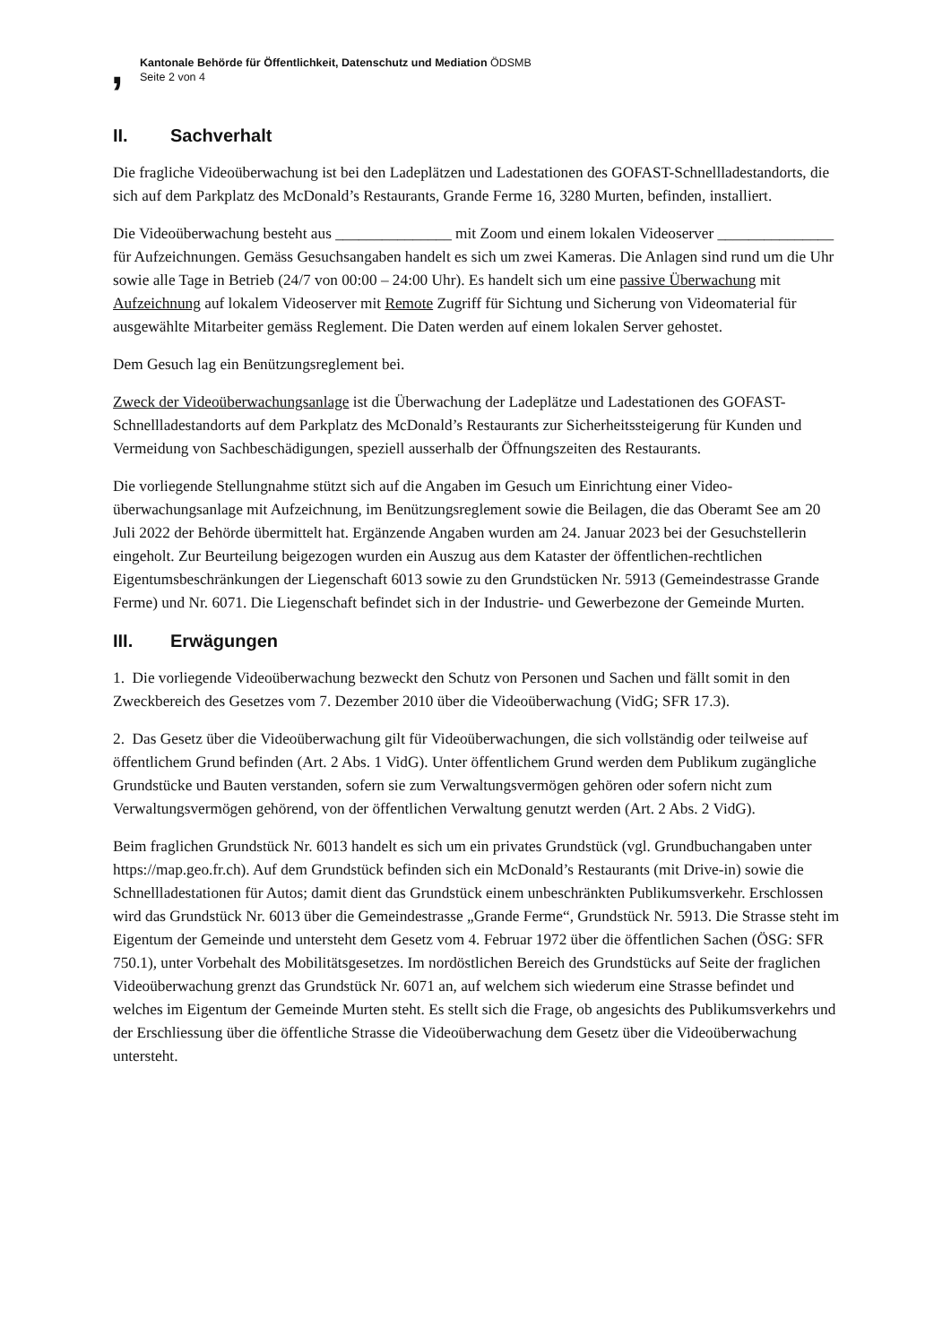,
Kantonale Behörde für Öffentlichkeit, Datenschutz und Mediation ÖDSMB
Seite 2 von 4
II. Sachverhalt
Die fragliche Videoüberwachung ist bei den Ladeplätzen und Ladestationen des GOFAST-Schnellla­destandorts, die sich auf dem Parkplatz des McDonald’s Restaurants, Grande Ferme 16, 3280 Murten, befinden, installiert.
Die Videoüberwachung besteht aus _______________ mit Zoom und einem lokalen Videoserver _______________ für Aufzeichnungen. Gemäss Gesuchsangaben handelt es sich um zwei Kameras. Die Anlagen sind rund um die Uhr sowie alle Tage in Betrieb (24/7 von 00:00 – 24:00 Uhr). Es handelt sich um eine passive Überwachung mit Aufzeichnung auf lokalem Videoserver mit Remote Zugriff für Sichtung und Sicherung von Videomaterial für ausgewählte Mitarbeiter gemäss Reglement. Die Daten werden auf einem lokalen Server gehostet.
Dem Gesuch lag ein Benützungsreglement bei.
Zweck der Videoüberwachungsanlage ist die Überwachung der Ladeplätze und Ladestationen des GOFAST-Schnellladestandorts auf dem Parkplatz des McDonald’s Restaurants zur Sicherheitssteige­rung für Kunden und Vermeidung von Sachbeschädigungen, speziell ausserhalb der Öffnungszeiten des Restaurants.
Die vorliegende Stellungnahme stützt sich auf die Angaben im Gesuch um Einrichtung einer Video­überwachungsanlage mit Aufzeichnung, im Benützungsreglement sowie die Beilagen, die das Ober­amt See am 20 Juli 2022 der Behörde übermittelt hat. Ergänzende Angaben wurden am 24. Januar 2023 bei der Gesuchstellerin eingeholt. Zur Beurteilung beigezogen wurden ein Auszug aus dem Kataster der öffentlichen-rechtlichen Eigentumsbeschränkungen der Liegenschaft 6013 sowie zu den Grundstücken Nr. 5913 (Gemeindestrasse Grande Ferme) und Nr. 6071. Die Liegenschaft befindet sich in der Industrie- und Gewerbezone der Gemeinde Murten.
III. Erwägungen
1. Die vorliegende Videoüberwachung bezweckt den Schutz von Personen und Sachen und fällt somit in den Zweckbereich des Gesetzes vom 7. Dezember 2010 über die Videoüberwachung (VidG; SFR 17.3).
2. Das Gesetz über die Videoüberwachung gilt für Videoüberwachungen, die sich vollständig oder teilweise auf öffentlichem Grund befinden (Art. 2 Abs. 1 VidG). Unter öffentlichem Grund werden dem Publikum zugängliche Grundstücke und Bauten verstanden, sofern sie zum Verwaltungsvermö­gen gehören oder sofern nicht zum Verwaltungsvermögen gehörend, von der öffentlichen Verwaltung genutzt werden (Art. 2 Abs. 2 VidG).
Beim fraglichen Grundstück Nr. 6013 handelt es sich um ein privates Grundstück (vgl. Grundbuchan­gaben unter https://map.geo.fr.ch). Auf dem Grundstück befinden sich ein McDonald’s Restaurants (mit Drive-in) sowie die Schnellladestationen für Autos; damit dient das Grundstück einem unbe­schränkten Publikumsverkehr. Erschlossen wird das Grundstück Nr. 6013 über die Gemeindestrasse „Grande Ferme“, Grundstück Nr. 5913. Die Strasse steht im Eigentum der Gemeinde und untersteht dem Gesetz vom 4. Februar 1972 über die öffentlichen Sachen (ÖSG: SFR 750.1), unter Vorbehalt des Mobilitätsgesetzes. Im nordöstlichen Bereich des Grundstücks auf Seite der fraglichen Videoüberwa­chung grenzt das Grundstück Nr. 6071 an, auf welchem sich wiederum eine Strasse befindet und welches im Eigentum der Gemeinde Murten steht. Es stellt sich die Frage, ob angesichts des Publikumsverkehrs und der Erschliessung über die öffentliche Strasse die Videoüberwachung dem Gesetz über die Videoüberwachung untersteht.